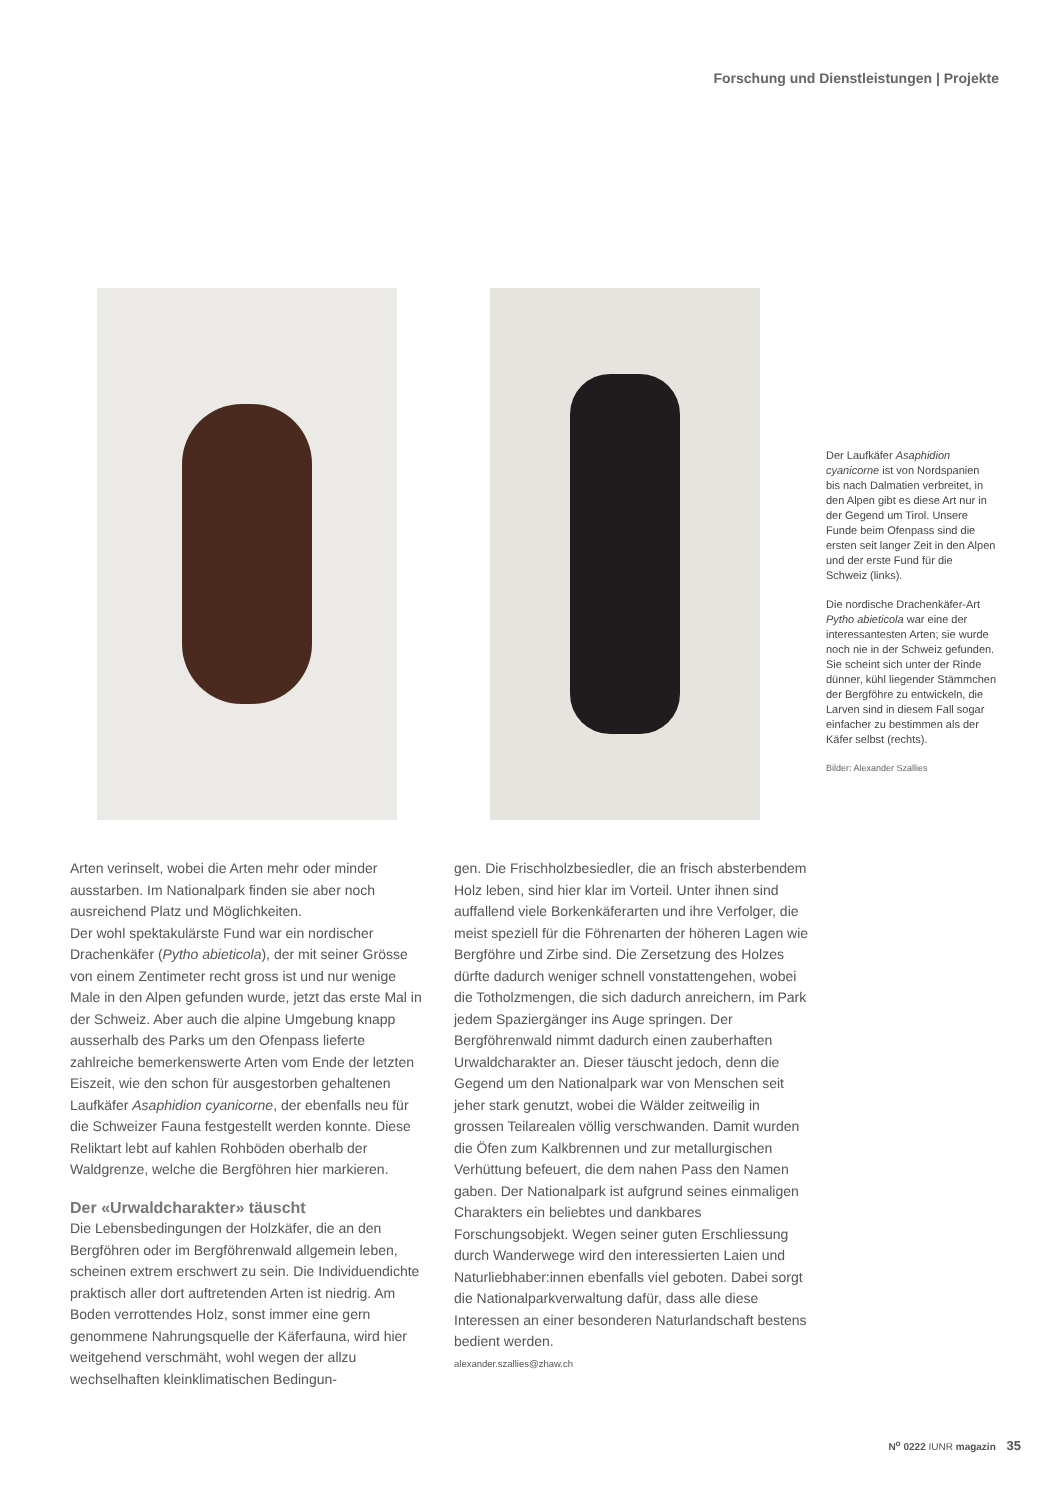Forschung und Dienstleistungen | Projekte
Der Laufkäfer Asaphidion cyanicorne ist von Nordspanien bis nach Dalmatien verbreitet, in den Alpen gibt es diese Art nur in der Gegend um Tirol. Unsere Funde beim Ofenpass sind die ersten seit langer Zeit in den Alpen und der erste Fund für die Schweiz (links).
Die nordische Drachenkäfer-Art Pytho abieticola war eine der interessantesten Arten; sie wurde noch nie in der Schweiz gefunden. Sie scheint sich unter der Rinde dünner, kühl liegender Stämmchen der Bergföhre zu entwickeln, die Larven sind in diesem Fall sogar einfacher zu bestimmen als der Käfer selbst (rechts).
Bilder: Alexander Szallies
Arten verinselt, wobei die Arten mehr oder minder ausstarben. Im Nationalpark finden sie aber noch ausreichend Platz und Möglichkeiten.
Der wohl spektakulärste Fund war ein nordischer Drachenkäfer (Pytho abieticola), der mit seiner Grösse von einem Zentimeter recht gross ist und nur wenige Male in den Alpen gefunden wurde, jetzt das erste Mal in der Schweiz. Aber auch die alpine Umgebung knapp ausserhalb des Parks um den Ofenpass lieferte zahlreiche bemerkenswerte Arten vom Ende der letzten Eiszeit, wie den schon für ausgestorben gehaltenen Laufkäfer Asaphidion cyanicorne, der ebenfalls neu für die Schweizer Fauna festgestellt werden konnte. Diese Reliktart lebt auf kahlen Rohböden oberhalb der Waldgrenze, welche die Bergföhren hier markieren.
Der «Urwaldcharakter» täuscht
Die Lebensbedingungen der Holzkäfer, die an den Bergföhren oder im Bergföhrenwald allgemein leben, scheinen extrem erschwert zu sein. Die Individuendichte praktisch aller dort auftretenden Arten ist niedrig. Am Boden verrottendes Holz, sonst immer eine gern genommene Nahrungsquelle der Käferfauna, wird hier weitgehend verschmäht, wohl wegen der allzu wechselhaften kleinklimatischen Bedingun-
gen. Die Frischholzbesiedler, die an frisch absterbendem Holz leben, sind hier klar im Vorteil. Unter ihnen sind auffallend viele Borkenkäferarten und ihre Verfolger, die meist speziell für die Föhrenarten der höheren Lagen wie Bergföhre und Zirbe sind. Die Zersetzung des Holzes dürfte dadurch weniger schnell vonstattengehen, wobei die Totholzmengen, die sich dadurch anreichern, im Park jedem Spaziergänger ins Auge springen. Der Bergföhrenwald nimmt dadurch einen zauberhaften Urwaldcharakter an. Dieser täuscht jedoch, denn die Gegend um den Nationalpark war von Menschen seit jeher stark genutzt, wobei die Wälder zeitweilig in grossen Teilarealen völlig verschwanden. Damit wurden die Öfen zum Kalkbrennen und zur metallurgischen Verhüttung befeuert, die dem nahen Pass den Namen gaben. Der Nationalpark ist aufgrund seines einmaligen Charakters ein beliebtes und dankbares Forschungsobjekt. Wegen seiner guten Erschliessung durch Wanderwege wird den interessierten Laien und Naturliebhaber:innen ebenfalls viel geboten. Dabei sorgt die Nationalparkverwaltung dafür, dass alle diese Interessen an einer besonderen Naturlandschaft bestens bedient werden.
alexander.szallies@zhaw.ch
N<sup>o</sup> 0222 IUNR magazin 35